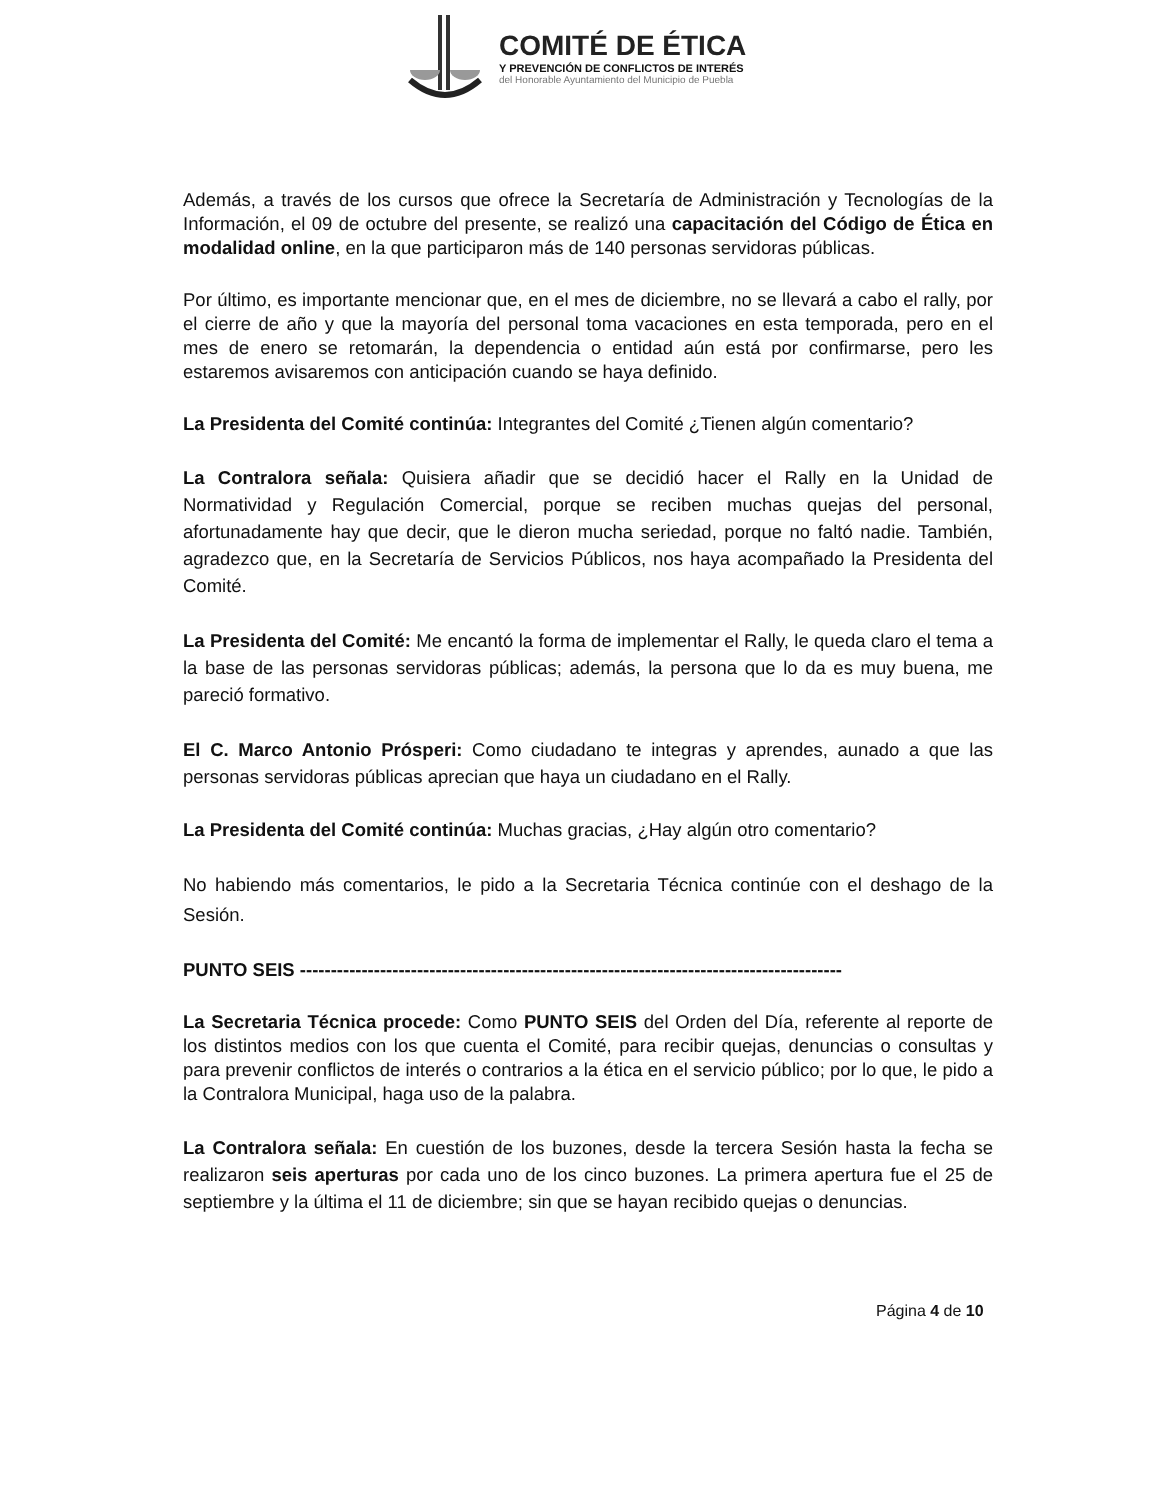COMITÉ DE ÉTICA
Y PREVENCIÓN DE CONFLICTOS DE INTERÉS
del Honorable Ayuntamiento del Municipio de Puebla
Además, a través de los cursos que ofrece la Secretaría de Administración y Tecnologías de la Información, el 09 de octubre del presente, se realizó una capacitación del Código de Ética en modalidad online, en la que participaron más de 140 personas servidoras públicas.
Por último, es importante mencionar que, en el mes de diciembre, no se llevará a cabo el rally, por el cierre de año y que la mayoría del personal toma vacaciones en esta temporada, pero en el mes de enero se retomarán, la dependencia o entidad aún está por confirmarse, pero les estaremos avisaremos con anticipación cuando se haya definido.
La Presidenta del Comité continúa: Integrantes del Comité ¿Tienen algún comentario?
La Contralora señala: Quisiera añadir que se decidió hacer el Rally en la Unidad de Normatividad y Regulación Comercial, porque se reciben muchas quejas del personal, afortunadamente hay que decir, que le dieron mucha seriedad, porque no faltó nadie. También, agradezco que, en la Secretaría de Servicios Públicos, nos haya acompañado la Presidenta del Comité.
La Presidenta del Comité: Me encantó la forma de implementar el Rally, le queda claro el tema a la base de las personas servidoras públicas; además, la persona que lo da es muy buena, me pareció formativo.
El C. Marco Antonio Prósperi: Como ciudadano te integras y aprendes, aunado a que las personas servidoras públicas aprecian que haya un ciudadano en el Rally.
La Presidenta del Comité continúa: Muchas gracias, ¿Hay algún otro comentario?
No habiendo más comentarios, le pido a la Secretaria Técnica continúe con el deshago de la Sesión.
PUNTO SEIS ----------------------------------------------------------------------------------------
La Secretaria Técnica procede: Como PUNTO SEIS del Orden del Día, referente al reporte de los distintos medios con los que cuenta el Comité, para recibir quejas, denuncias o consultas y para prevenir conflictos de interés o contrarios a la ética en el servicio público; por lo que, le pido a la Contralora Municipal, haga uso de la palabra.
La Contralora señala: En cuestión de los buzones, desde la tercera Sesión hasta la fecha se realizaron seis aperturas por cada uno de los cinco buzones. La primera apertura fue el 25 de septiembre y la última el 11 de diciembre; sin que se hayan recibido quejas o denuncias.
Página 4 de 10